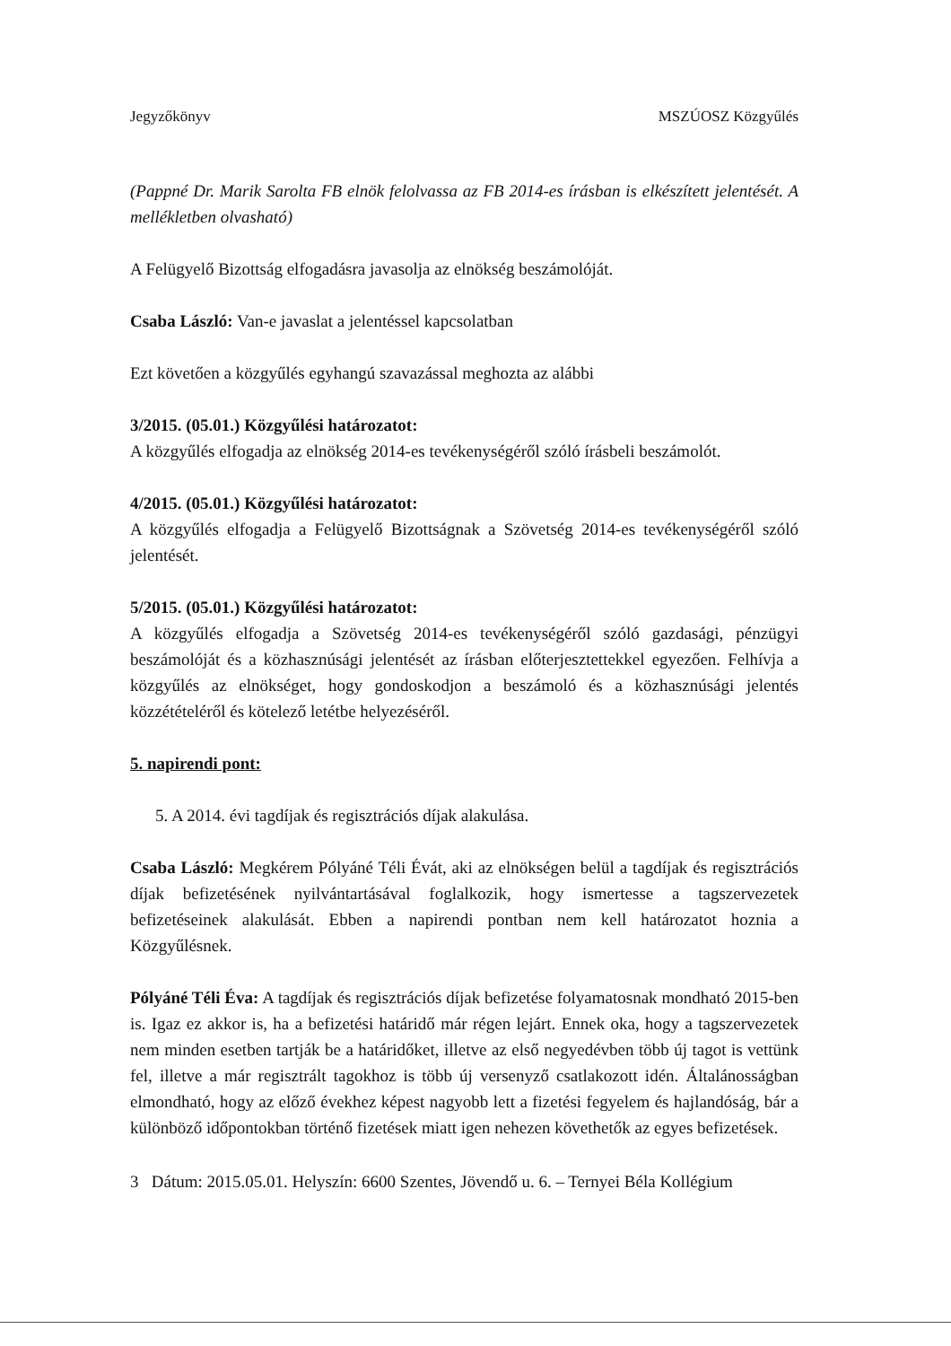Jegyzőkönyv MSZÚOSZ Közgyűlés
(Pappné Dr. Marik Sarolta FB elnök felolvassa az FB 2014-es írásban is elkészített jelentését. A mellékletben olvasható)
A Felügyelő Bizottság elfogadásra javasolja az elnökség beszámolóját.
Csaba László: Van-e javaslat a jelentéssel kapcsolatban
Ezt követően a közgyűlés egyhangú szavazással meghozta az alábbi
3/2015. (05.01.) Közgyűlési határozatot:
A közgyűlés elfogadja az elnökség 2014-es tevékenységéről szóló írásbeli beszámolót.
4/2015. (05.01.) Közgyűlési határozatot:
A közgyűlés elfogadja a Felügyelő Bizottságnak a Szövetség 2014-es tevékenységéről szóló jelentését.
5/2015. (05.01.) Közgyűlési határozatot:
A közgyűlés elfogadja a Szövetség 2014-es tevékenységéről szóló gazdasági, pénzügyi beszámolóját és a közhasznúsági jelentését az írásban előterjesztettekkel egyezően. Felhívja a közgyűlés az elnökséget, hogy gondoskodjon a beszámoló és a közhasznúsági jelentés közzétételéről és kötelező letétbe helyezéséről.
5. napirendi pont:
5. A 2014. évi tagdíjak és regisztrációs díjak alakulása.
Csaba László: Megkérem Pólyáné Téli Évát, aki az elnökségen belül a tagdíjak és regisztrációs díjak befizetésének nyilvántartásával foglalkozik, hogy ismertesse a tagszervezetek befizetéseinek alakulását. Ebben a napirendi pontban nem kell határozatot hoznia a Közgyűlésnek.
Pólyáné Téli Éva: A tagdíjak és regisztrációs díjak befizetése folyamatosnak mondható 2015-ben is. Igaz ez akkor is, ha a befizetési határidő már régen lejárt. Ennek oka, hogy a tagszervezetek nem minden esetben tartják be a határidőket, illetve az első negyedévben több új tagot is vettünk fel, illetve a már regisztrált tagokhoz is több új versenyző csatlakozott idén. Általánosságban elmondható, hogy az előző évekhez képest nagyobb lett a fizetési fegyelem és hajlandóság, bár a különböző időpontokban történő fizetések miatt igen nehezen követhetők az egyes befizetések.
3 Dátum: 2015.05.01. Helyszín: 6600 Szentes, Jövendő u. 6. – Ternyei Béla Kollégium